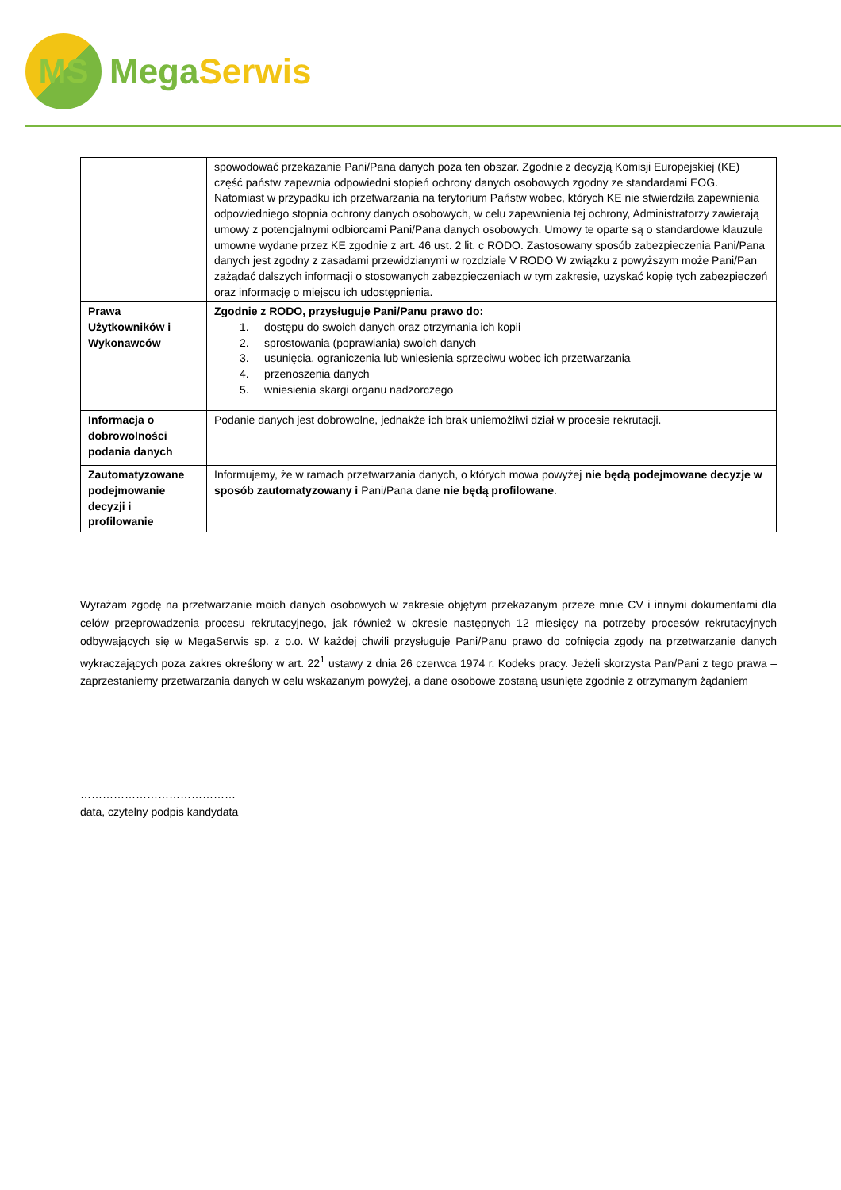MS
Mega Serwis
| | spowodować przekazanie Pani/Pana danych poza ten obszar. Zgodnie z decyzją Komisji Europejskiej (KE) część państw zapewnia odpowiedni stopień ochrony danych osobowych zgodny ze standardami EOG. Natomiast w przypadku ich przetwarzania na terytorium Państw wobec, których KE nie stwierdziła zapewnienia odpowiedniego stopnia ochrony danych osobowych, w celu zapewnienia tej ochrony, Administratorzy zawierają umowy z potencjalnymi odbiorcami Pani/Pana danych osobowych. Umowy te oparte są o standardowe klauzule umowne wydane przez KE zgodnie z art. 46 ust. 2 lit. c RODO. Zastosowany sposób zabezpieczenia Pani/Pana danych jest zgodny z zasadami przewidzianymi w rozdziale V RODO W związku z powyższym może Pani/Pan zażądać dalszych informacji o stosowanych zabezpieczeniach w tym zakresie, uzyskać kopię tych zabezpieczeń oraz informację o miejscu ich udostępnienia. |
| Prawa Użytkowników i Wykonawców | Zgodnie z RODO, przysługuje Pani/Panu prawo do: 1. dostępu do swoich danych oraz otrzymania ich kopii 2. sprostowania (poprawiania) swoich danych 3. usunięcia, ograniczenia lub wniesienia sprzeciwu wobec ich przetwarzania 4. przenoszenia danych 5. wniesienia skargi organu nadzorczego |
| Informacja o dobrowolności podania danych | Podanie danych jest dobrowolne, jednakże ich brak uniemożliwi dział w procesie rekrutacji. |
| Zautomatyzowane podejmowanie decyzji i profilowanie | Informujemy, że w ramach przetwarzania danych, o których mowa powyżej nie będą podejmowane decyzje w sposób zautomatyzowany i Pani/Pana dane nie będą profilowane . |
Wyrażam zgodę na przetwarzanie moich danych osobowych w zakresie objętym przekazanym przeze mnie CV i innymi dokumentami dla celów przeprowadzenia procesu rekrutacyjnego, jak również w okresie następnych 12 miesięcy na potrzeby procesów rekrutacyjnych odbywających się w MegaSerwis sp. z o.o. W każdej chwili przysługuje Pani/Panu prawo do cofnięcia zgody na przetwarzanie danych wykraczających poza zakres określony w art. 22<sup>1</sup> ustawy z dnia 26 czerwca 1974 r. Kodeks pracy. Jeżeli skorzysta Pan/Pani z tego prawa – zaprzestaniemy przetwarzania danych w celu wskazanym powyżej, a dane osobowe zostaną usunięte zgodnie z otrzymanym żądaniem
……………………………………
data, czytelny podpis kandydata